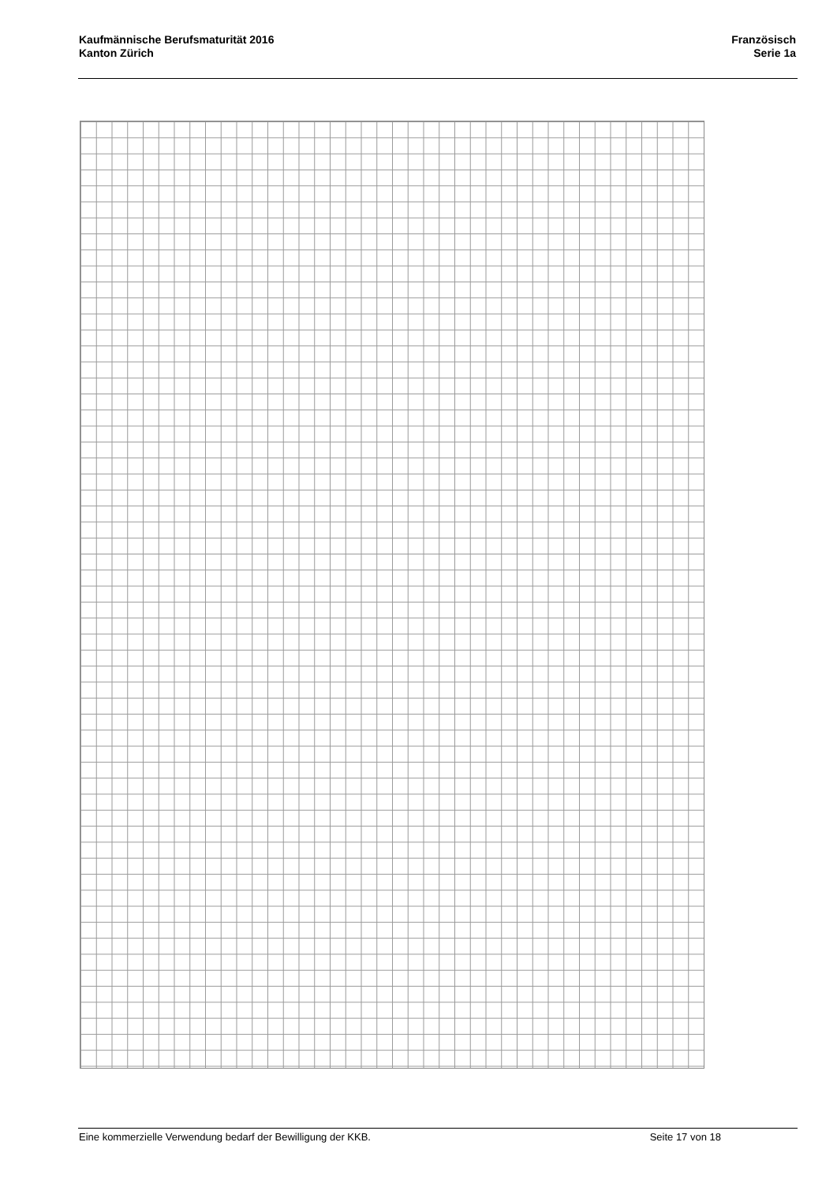Kaufmännische Berufsmaturität 2016
Kanton Zürich
Französisch
Serie 1a
Eine kommerzielle Verwendung bedarf der Bewilligung der KKB. Seite 17 von 18